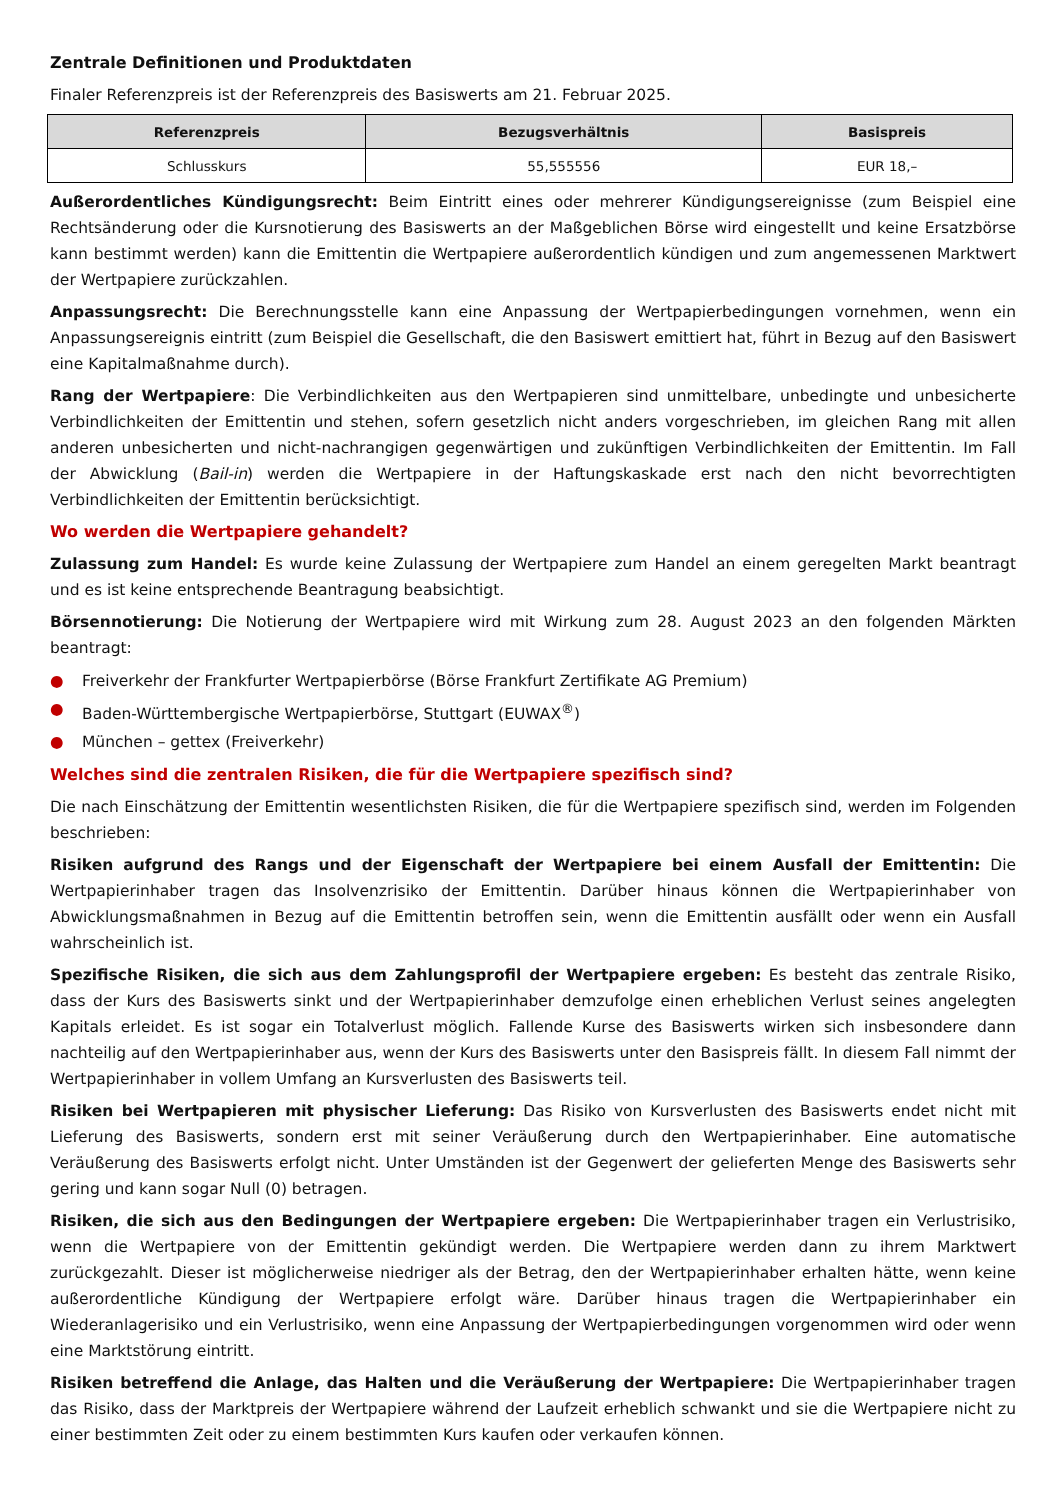Zentrale Definitionen und Produktdaten
Finaler Referenzpreis ist der Referenzpreis des Basiswerts am 21. Februar 2025.
| Referenzpreis | Bezugsverhältnis | Basispreis |
| --- | --- | --- |
| Schlusskurs | 55,555556 | EUR 18,– |
Außerordentliches Kündigungsrecht: Beim Eintritt eines oder mehrerer Kündigungsereignisse (zum Beispiel eine Rechtsänderung oder die Kursnotierung des Basiswerts an der Maßgeblichen Börse wird eingestellt und keine Ersatzbörse kann bestimmt werden) kann die Emittentin die Wertpapiere außerordentlich kündigen und zum angemessenen Marktwert der Wertpapiere zurückzahlen.
Anpassungsrecht: Die Berechnungsstelle kann eine Anpassung der Wertpapierbedingungen vornehmen, wenn ein Anpassungsereignis eintritt (zum Beispiel die Gesellschaft, die den Basiswert emittiert hat, führt in Bezug auf den Basiswert eine Kapitalmaßnahme durch).
Rang der Wertpapiere: Die Verbindlichkeiten aus den Wertpapieren sind unmittelbare, unbedingte und unbesicherte Verbindlichkeiten der Emittentin und stehen, sofern gesetzlich nicht anders vorgeschrieben, im gleichen Rang mit allen anderen unbesicherten und nicht-nachrangigen gegenwärtigen und zukünftigen Verbindlichkeiten der Emittentin. Im Fall der Abwicklung (Bail-in) werden die Wertpapiere in der Haftungskaskade erst nach den nicht bevorrechtigten Verbindlichkeiten der Emittentin berücksichtigt.
Wo werden die Wertpapiere gehandelt?
Zulassung zum Handel: Es wurde keine Zulassung der Wertpapiere zum Handel an einem geregelten Markt beantragt und es ist keine entsprechende Beantragung beabsichtigt.
Börsennotierung: Die Notierung der Wertpapiere wird mit Wirkung zum 28. August 2023 an den folgenden Märkten beantragt:
● Freiverkehr der Frankfurter Wertpapierbörse (Börse Frankfurt Zertifikate AG Premium)
● Baden-Württembergische Wertpapierbörse, Stuttgart (EUWAX<sup>®</sup>)
● München – gettex (Freiverkehr)
Welches sind die zentralen Risiken, die für die Wertpapiere spezifisch sind?
Die nach Einschätzung der Emittentin wesentlichsten Risiken, die für die Wertpapiere spezifisch sind, werden im Folgenden beschrieben:
Risiken aufgrund des Rangs und der Eigenschaft der Wertpapiere bei einem Ausfall der Emittentin: Die Wertpapierinhaber tragen das Insolvenzrisiko der Emittentin. Darüber hinaus können die Wertpapierinhaber von Abwicklungsmaßnahmen in Bezug auf die Emittentin betroffen sein, wenn die Emittentin ausfällt oder wenn ein Ausfall wahrscheinlich ist.
Spezifische Risiken, die sich aus dem Zahlungsprofil der Wertpapiere ergeben: Es besteht das zentrale Risiko, dass der Kurs des Basiswerts sinkt und der Wertpapierinhaber demzufolge einen erheblichen Verlust seines angelegten Kapitals erleidet. Es ist sogar ein Totalverlust möglich. Fallende Kurse des Basiswerts wirken sich insbesondere dann nachteilig auf den Wertpapierinhaber aus, wenn der Kurs des Basiswerts unter den Basispreis fällt. In diesem Fall nimmt der Wertpapierinhaber in vollem Umfang an Kursverlusten des Basiswerts teil.
Risiken bei Wertpapieren mit physischer Lieferung: Das Risiko von Kursverlusten des Basiswerts endet nicht mit Lieferung des Basiswerts, sondern erst mit seiner Veräußerung durch den Wertpapierinhaber. Eine automatische Veräußerung des Basiswerts erfolgt nicht. Unter Umständen ist der Gegenwert der gelieferten Menge des Basiswerts sehr gering und kann sogar Null (0) betragen.
Risiken, die sich aus den Bedingungen der Wertpapiere ergeben: Die Wertpapierinhaber tragen ein Verlustrisiko, wenn die Wertpapiere von der Emittentin gekündigt werden. Die Wertpapiere werden dann zu ihrem Marktwert zurückgezahlt. Dieser ist möglicherweise niedriger als der Betrag, den der Wertpapierinhaber erhalten hätte, wenn keine außerordentliche Kündigung der Wertpapiere erfolgt wäre. Darüber hinaus tragen die Wertpapierinhaber ein Wiederanlagerisiko und ein Verlustrisiko, wenn eine Anpassung der Wertpapierbedingungen vorgenommen wird oder wenn eine Marktstörung eintritt.
Risiken betreffend die Anlage, das Halten und die Veräußerung der Wertpapiere: Die Wertpapierinhaber tragen das Risiko, dass der Marktpreis der Wertpapiere während der Laufzeit erheblich schwankt und sie die Wertpapiere nicht zu einer bestimmten Zeit oder zu einem bestimmten Kurs kaufen oder verkaufen können.